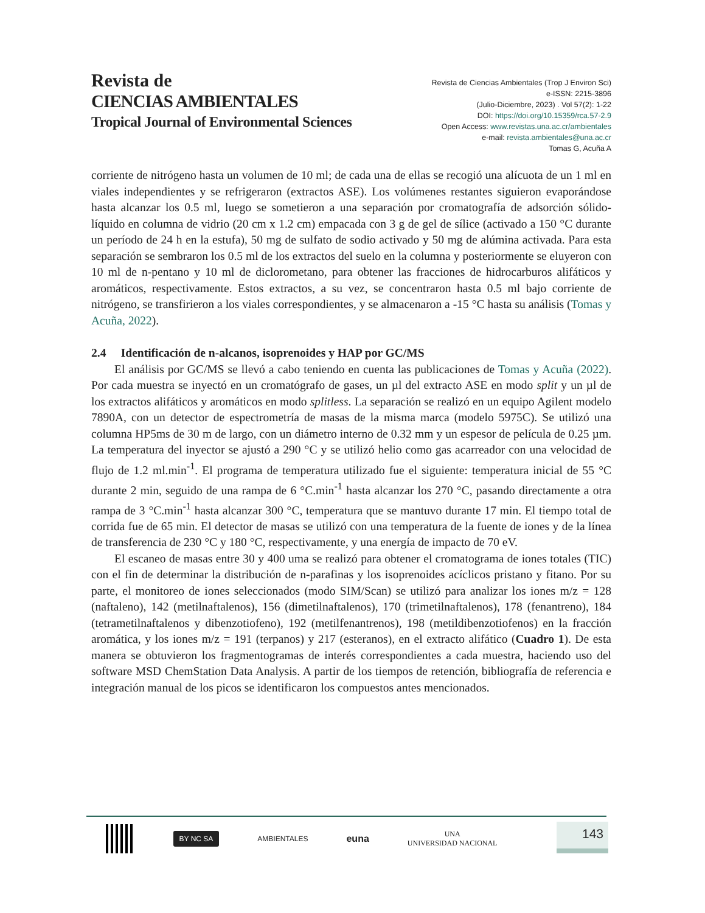Revista de
CIENCIAS AMBIENTALES
Tropical Journal of Environmental Sciences
Revista de Ciencias Ambientales (Trop J Environ Sci)
e-ISSN: 2215-3896
(Julio-Diciembre, 2023) . Vol 57(2): 1-22
DOI: https://doi.org/10.15359/rca.57-2.9
Open Access: www.revistas.una.ac.cr/ambientales
e-mail: revista.ambientales@una.ac.cr
Tomas G, Acuña A
corriente de nitrógeno hasta un volumen de 10 ml; de cada una de ellas se recogió una alícuota de un 1 ml en viales independientes y se refrigeraron (extractos ASE). Los volúmenes restantes siguieron evaporándose hasta alcanzar los 0.5 ml, luego se sometieron a una separación por cromatografía de adsorción sólido-líquido en columna de vidrio (20 cm x 1.2 cm) empacada con 3 g de gel de sílice (activado a 150 °C durante un período de 24 h en la estufa), 50 mg de sulfato de sodio activado y 50 mg de alúmina activada. Para esta separación se sembraron los 0.5 ml de los extractos del suelo en la columna y posteriormente se eluyeron con 10 ml de n-pentano y 10 ml de diclorometano, para obtener las fracciones de hidrocarburos alifáticos y aromáticos, respectivamente. Estos extractos, a su vez, se concentraron hasta 0.5 ml bajo corriente de nitrógeno, se transfirieron a los viales correspondientes, y se almacenaron a -15 °C hasta su análisis (Tomas y Acuña, 2022).
2.4 Identificación de n-alcanos, isoprenoides y HAP por GC/MS
El análisis por GC/MS se llevó a cabo teniendo en cuenta las publicaciones de Tomas y Acuña (2022). Por cada muestra se inyectó en un cromatógrafo de gases, un µl del extracto ASE en modo split y un µl de los extractos alifáticos y aromáticos en modo splitless. La separación se realizó en un equipo Agilent modelo 7890A, con un detector de espectrometría de masas de la misma marca (modelo 5975C). Se utilizó una columna HP5ms de 30 m de largo, con un diámetro interno de 0.32 mm y un espesor de película de 0.25 µm. La temperatura del inyector se ajustó a 290 °C y se utilizó helio como gas acarreador con una velocidad de flujo de 1.2 ml.min<sup>-1</sup>. El programa de temperatura utilizado fue el siguiente: temperatura inicial de 55 °C durante 2 min, seguido de una rampa de 6 °C.min<sup>-1</sup> hasta alcanzar los 270 °C, pasando directamente a otra rampa de 3 °C.min<sup>-1</sup> hasta alcanzar 300 °C, temperatura que se mantuvo durante 17 min. El tiempo total de corrida fue de 65 min. El detector de masas se utilizó con una temperatura de la fuente de iones y de la línea de transferencia de 230 °C y 180 °C, respectivamente, y una energía de impacto de 70 eV.
El escaneo de masas entre 30 y 400 uma se realizó para obtener el cromatograma de iones totales (TIC) con el fin de determinar la distribución de n-parafinas y los isoprenoides acíclicos pristano y fitano. Por su parte, el monitoreo de iones seleccionados (modo SIM/Scan) se utilizó para analizar los iones m/z = 128 (naftaleno), 142 (metilnaftalenos), 156 (dimetilnaftalenos), 170 (trimetilnaftalenos), 178 (fenantreno), 184 (tetrametilnaftalenos y dibenzotiofeno), 192 (metilfenantrenos), 198 (metildibenzotiofenos) en la fracción aromática, y los iones m/z = 191 (terpanos) y 217 (esteranos), en el extracto alifático (Cuadro 1). De esta manera se obtuvieron los fragmentogramas de interés correspondientes a cada muestra, haciendo uso del software MSD ChemStation Data Analysis. A partir de los tiempos de retención, bibliografía de referencia e integración manual de los picos se identificaron los compuestos antes mencionados.
BY NC SA
AMBIENTALES
euna
UNA
UNIVERSIDAD NACIONAL
143